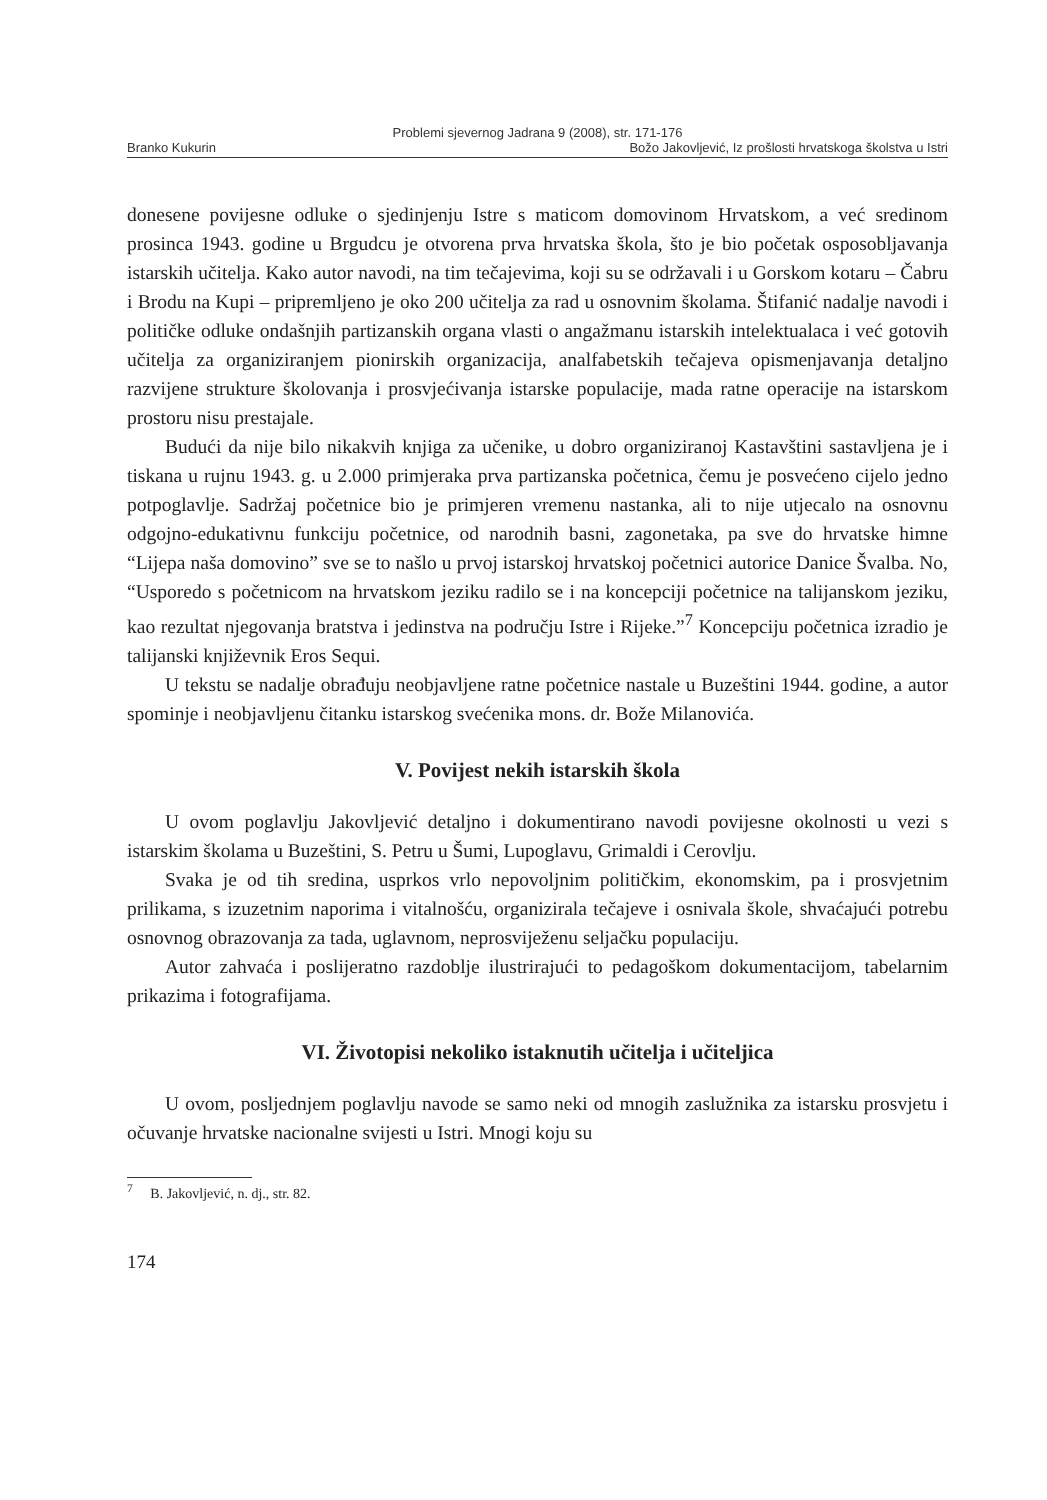Problemi sjevernog Jadrana 9 (2008), str. 171-176
Branko Kukurin Božo Jakovljević, Iz prošlosti hrvatskoga školstva u Istri
donesene povijesne odluke o sjedinjenju Istre s maticom domovinom Hrvatskom, a već sredinom prosinca 1943. godine u Brgudcu je otvorena prva hrvatska škola, što je bio početak osposobljavanja istarskih učitelja. Kako autor navodi, na tim tečajevima, koji su se održavali i u Gorskom kotaru – Čabru i Brodu na Kupi – pripremljeno je oko 200 učitelja za rad u osnovnim školama. Štifanić nadalje navodi i političke odluke ondašnjih partizanskih organa vlasti o angažmanu istarskih intelektualaca i već gotovih učitelja za organiziranjem pionirskih organizacija, analfabetskih tečajeva opismenjavanja detaljno razvijene strukture školovanja i prosvjećivanja istarske populacije, mada ratne operacije na istarskom prostoru nisu prestajale.
Budući da nije bilo nikakvih knjiga za učenike, u dobro organiziranoj Kastavštini sastavljena je i tiskana u rujnu 1943. g. u 2.000 primjeraka prva partizanska početnica, čemu je posvećeno cijelo jedno potpoglavlje. Sadržaj početnice bio je primjeren vremenu nastanka, ali to nije utjecalo na osnovnu odgojno-edukativnu funkciju početnice, od narodnih basni, zagonetaka, pa sve do hrvatske himne “Lijepa naša domovino” sve se to našlo u prvoj istarskoj hrvatskoj početnici autorice Danice Švalba. No, “Usporedo s početnicom na hrvatskom jeziku radilo se i na koncepciji početnice na talijanskom jeziku, kao rezultat njegovanja bratstva i jedinstva na području Istre i Rijeke.”<sup>7</sup> Koncepciju početnica izradio je talijanski književnik Eros Sequi.
U tekstu se nadalje obrađuju neobjavljene ratne početnice nastale u Buzeštini 1944. godine, a autor spominje i neobjavljenu čitanku istarskog svećenika mons. dr. Bože Milanovića.
V. Povijest nekih istarskih škola
U ovom poglavlju Jakovljević detaljno i dokumentirano navodi povijesne okolnosti u vezi s istarskim školama u Buzeštini, S. Petru u Šumi, Lupoglavu, Grimaldi i Cerovlju.
Svaka je od tih sredina, usprkos vrlo nepovoljnim političkim, ekonomskim, pa i prosvjetnim prilikama, s izuzetnim naporima i vitalnošću, organizirala tečajeve i osnivala škole, shvaćajući potrebu osnovnog obrazovanja za tada, uglavnom, neprosviježenu seljačku populaciju.
Autor zahvaća i poslijeratno razdoblje ilustrirajući to pedagoškom dokumentacijom, tabelarnim prikazima i fotografijama.
VI. Životopisi nekoliko istaknutih učitelja i učiteljica
U ovom, posljednjem poglavlju navode se samo neki od mnogih zaslužnika za istarsku prosvjetu i očuvanje hrvatske nacionalne svijesti u Istri. Mnogi koju su
<sup>7</sup> B. Jakovljević, n. dj., str. 82.
174